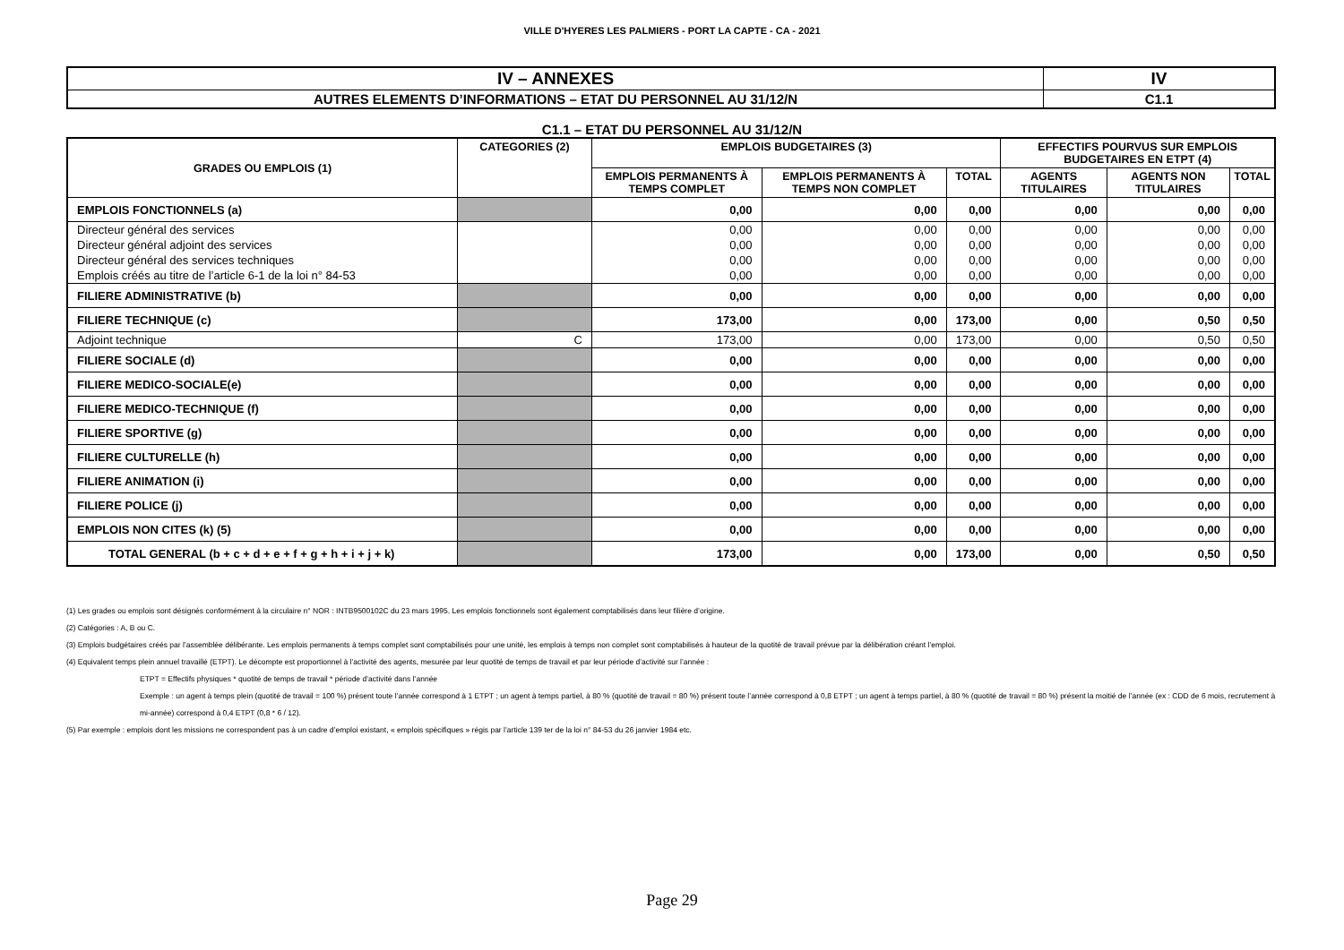VILLE D'HYERES LES PALMIERS - PORT LA CAPTE - CA - 2021
| IV – ANNEXES | IV |
| AUTRES ELEMENTS D’INFORMATIONS – ETAT DU PERSONNEL AU 31/12/N | C1.1 |
C1.1 – ETAT DU PERSONNEL AU 31/12/N
| GRADES OU EMPLOIS (1) | CATEGORIES (2) | EMPLOIS BUDGETAIRES (3) | | | EFFECTIFS POURVUS SUR EMPLOIS BUDGETAIRES EN ETPT (4) | | |
| --- | --- | --- | --- | --- | --- | --- | --- |
| | | EMPLOIS PERMANENTS À TEMPS COMPLET | EMPLOIS PERMANENTS À TEMPS NON COMPLET | TOTAL | AGENTS TITULAIRES | AGENTS NON TITULAIRES | TOTAL |
| EMPLOIS FONCTIONNELS (a) | | 0,00 | 0,00 | 0,00 | 0,00 | 0,00 | 0,00 |
| Directeur général des services | | 0,00 | 0,00 | 0,00 | 0,00 | 0,00 | 0,00 |
| Directeur général adjoint des services | | 0,00 | 0,00 | 0,00 | 0,00 | 0,00 | 0,00 |
| Directeur général des services techniques | | 0,00 | 0,00 | 0,00 | 0,00 | 0,00 | 0,00 |
| Emplois créés au titre de l’article 6-1 de la loi n° 84-53 | | 0,00 | 0,00 | 0,00 | 0,00 | 0,00 | 0,00 |
| FILIERE ADMINISTRATIVE (b) | | 0,00 | 0,00 | 0,00 | 0,00 | 0,00 | 0,00 |
| FILIERE TECHNIQUE (c) | | 173,00 | 0,00 | 173,00 | 0,00 | 0,50 | 0,50 |
| Adjoint technique | C | 173,00 | 0,00 | 173,00 | 0,00 | 0,50 | 0,50 |
| FILIERE SOCIALE (d) | | 0,00 | 0,00 | 0,00 | 0,00 | 0,00 | 0,00 |
| FILIERE MEDICO-SOCIALE(e) | | 0,00 | 0,00 | 0,00 | 0,00 | 0,00 | 0,00 |
| FILIERE MEDICO-TECHNIQUE (f) | | 0,00 | 0,00 | 0,00 | 0,00 | 0,00 | 0,00 |
| FILIERE SPORTIVE (g) | | 0,00 | 0,00 | 0,00 | 0,00 | 0,00 | 0,00 |
| FILIERE CULTURELLE (h) | | 0,00 | 0,00 | 0,00 | 0,00 | 0,00 | 0,00 |
| FILIERE ANIMATION (i) | | 0,00 | 0,00 | 0,00 | 0,00 | 0,00 | 0,00 |
| FILIERE POLICE (j) | | 0,00 | 0,00 | 0,00 | 0,00 | 0,00 | 0,00 |
| EMPLOIS NON CITES (k) (5) | | 0,00 | 0,00 | 0,00 | 0,00 | 0,00 | 0,00 |
| TOTAL GENERAL (b + c + d + e + f + g + h + i + j + k) | | 173,00 | 0,00 | 173,00 | 0,00 | 0,50 | 0,50 |
(1) Les grades ou emplois sont désignés conformément à la circulaire n° NOR : INTB9500102C du 23 mars 1995. Les emplois fonctionnels sont également comptabilisés dans leur filière d’origine.
(2) Catégories : A, B ou C.
(3) Emplois budgétaires créés par l’assemblée délibérante. Les emplois permanents à temps complet sont comptabilisés pour une unité, les emplois à temps non complet sont comptabilisés à hauteur de la quotité de travail prévue par la délibération créant l’emploi.
(4) Equivalent temps plein annuel travaillé (ETPT). Le décompte est proportionnel à l’activité des agents, mesurée par leur quotité de temps de travail et par leur période d’activité sur l’année :
ETPT = Effectifs physiques * quotité de temps de travail * période d’activité dans l’année
Exemple : un agent à temps plein (quotité de travail = 100 %) présent toute l’année correspond à 1 ETPT ; un agent à temps partiel, à 80 % (quotité de travail = 80 %) présent toute l’année correspond à 0,8 ETPT ; un agent à temps partiel, à 80 % (quotité de travail = 80 %) présent la moitié de l’année (ex : CDD de 6 mois, recrutement à mi-année) correspond à 0,4 ETPT (0,8 * 6 / 12).
(5) Par exemple : emplois dont les missions ne correspondent pas à un cadre d’emploi existant, « emplois spécifiques » régis par l’article 139 ter de la loi n° 84-53 du 26 janvier 1984 etc.
Page 29